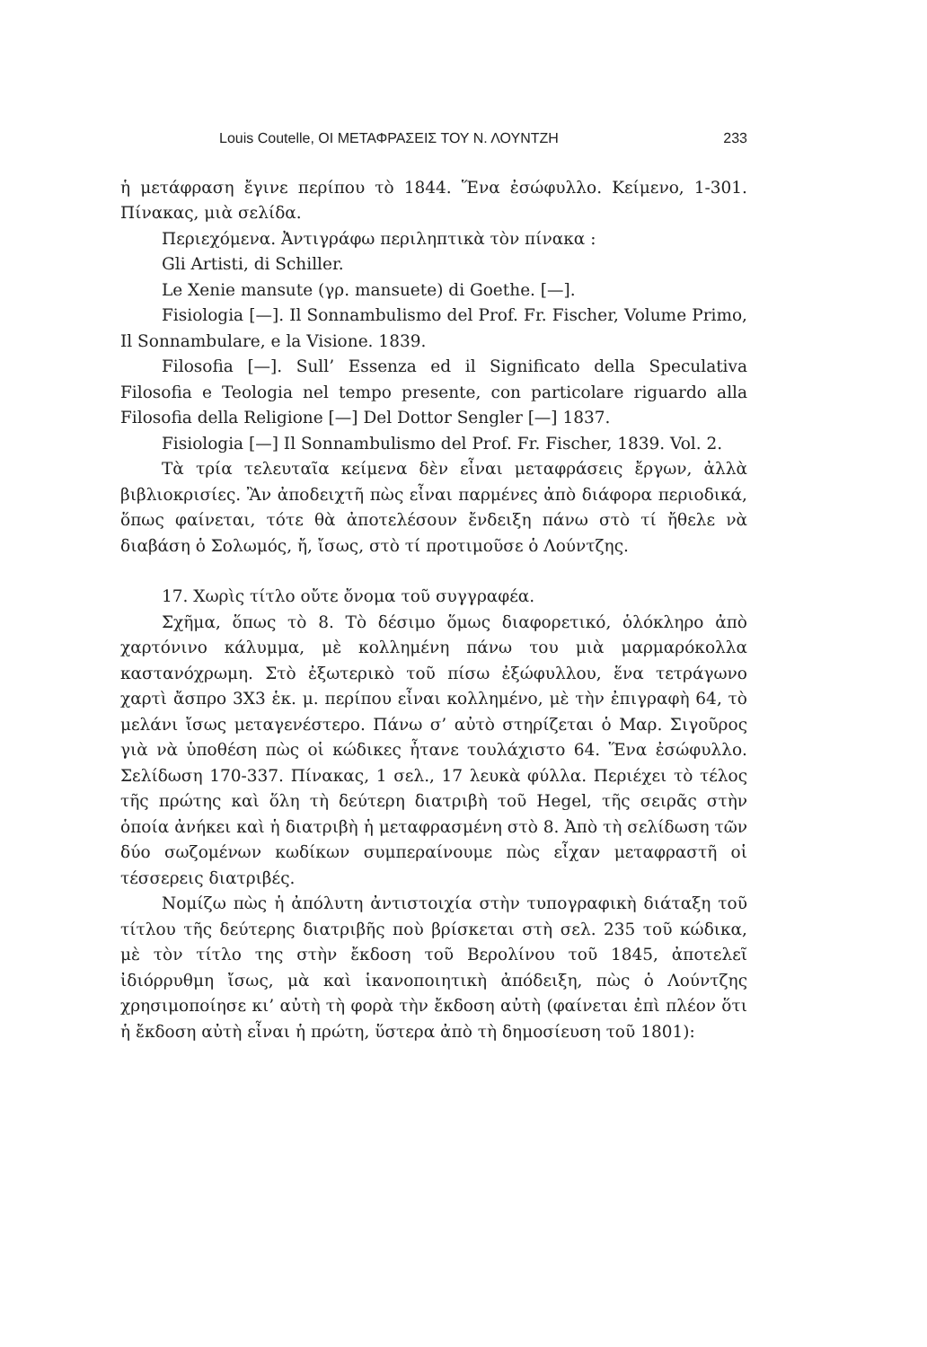Louis Coutelle, ΟΙ ΜΕΤΑΦΡΑΣΕΙΣ ΤΟΥ Ν. ΛΟΥΝΤΖΗ 233
ἡ μετάφραση ἔγινε περίπου τὸ 1844. Ἕνα ἐσώφυλλο. Κείμενο, 1-301. Πίνακας, μιὰ σελίδα.
Περιεχόμενα. Ἀντιγράφω περιληπτικὰ τὸν πίνακα :
Gli Artisti, di Schiller.
Le Xenie mansute (γρ. mansuete) di Goethe. [—].
Fisiologia [—]. Il Sonnambulismo del Prof. Fr. Fischer, Volume Primo, Il Sonnambulare, e la Visione. 1839.
Filosofia [—]. Sull’ Essenza ed il Significato della Speculativa Filosofia e Teologia nel tempo presente, con particolare riguardo alla Filosofia della Religione [—] Del Dottor Sengler [—] 1837.
Fisiologia [—] Il Sonnambulismo del Prof. Fr. Fischer, 1839. Vol. 2.
Τὰ τρία τελευταῖα κείμενα δὲν εἶναι μεταφράσεις ἔργων, ἀλλὰ βιβλιοκρισίες. Ἂν ἀποδειχτῆ πὼς εἶναι παρμένες ἀπὸ διάφορα περιοδικά, ὅπως φαίνεται, τότε θὰ ἀποτελέσουν ἔνδειξη πάνω στὸ τί ἤθελε νὰ διαβάση ὁ Σολωμός, ἤ, ἴσως, στὸ τί προτιμοῦσε ὁ Λούντζης.
17. Χωρὶς τίτλο οὔτε ὄνομα τοῦ συγγραφέα.
Σχῆμα, ὅπως τὸ 8. Τὸ δέσιμο ὅμως διαφορετικό, ὁλόκληρο ἀπὸ χαρτόνινο κάλυμμα, μὲ κολλημένη πάνω του μιὰ μαρμαρόκολλα καστανόχρωμη. Στὸ ἐξωτερικὸ τοῦ πίσω ἐξώφυλλου, ἕνα τετράγωνο χαρτὶ ἄσπρο 3Χ3 ἑκ. μ. περίπου εἶναι κολλημένο, μὲ τὴν ἐπιγραφὴ 64, τὸ μελάνι ἴσως μεταγενέστερο. Πάνω σ’ αὐτὸ στηρίζεται ὁ Μαρ. Σιγοῦρος γιὰ νὰ ὑποθέση πὼς οἱ κώδικες ἦτανε τουλάχιστο 64. Ἕνα ἐσώφυλλο. Σελίδωση 170-337. Πίνακας, 1 σελ., 17 λευκὰ φύλλα. Περιέχει τὸ τέλος τῆς πρώτης καὶ ὅλη τὴ δεύτερη διατριβὴ τοῦ Hegel, τῆς σειρᾶς στὴν ὁποία ἀνήκει καὶ ἡ διατριβὴ ἡ μεταφρασμένη στὸ 8. Ἀπὸ τὴ σελίδωση τῶν δύο σωζομένων κωδίκων συμπεραίνουμε πὼς εἶχαν μεταφραστῆ οἱ τέσσερεις διατριβές.
Νομίζω πὼς ἡ ἀπόλυτη ἀντιστοιχία στὴν τυπογραφικὴ διάταξη τοῦ τίτλου τῆς δεύτερης διατριβῆς ποὺ βρίσκεται στὴ σελ. 235 τοῦ κώδικα, μὲ τὸν τίτλο της στὴν ἔκδοση τοῦ Βερολίνου τοῦ 1845, ἀποτελεῖ ἰδιόρρυθμη ἴσως, μὰ καὶ ἱκανοποιητικὴ ἀπόδειξη, πὼς ὁ Λούντζης χρησιμοποίησε κι’ αὐτὴ τὴ φορὰ τὴν ἔκδοση αὐτὴ (φαίνεται ἐπὶ πλέον ὅτι ἡ ἔκδοση αὐτὴ εἶναι ἡ πρώτη, ὕστερα ἀπὸ τὴ δημοσίευση τοῦ 1801):